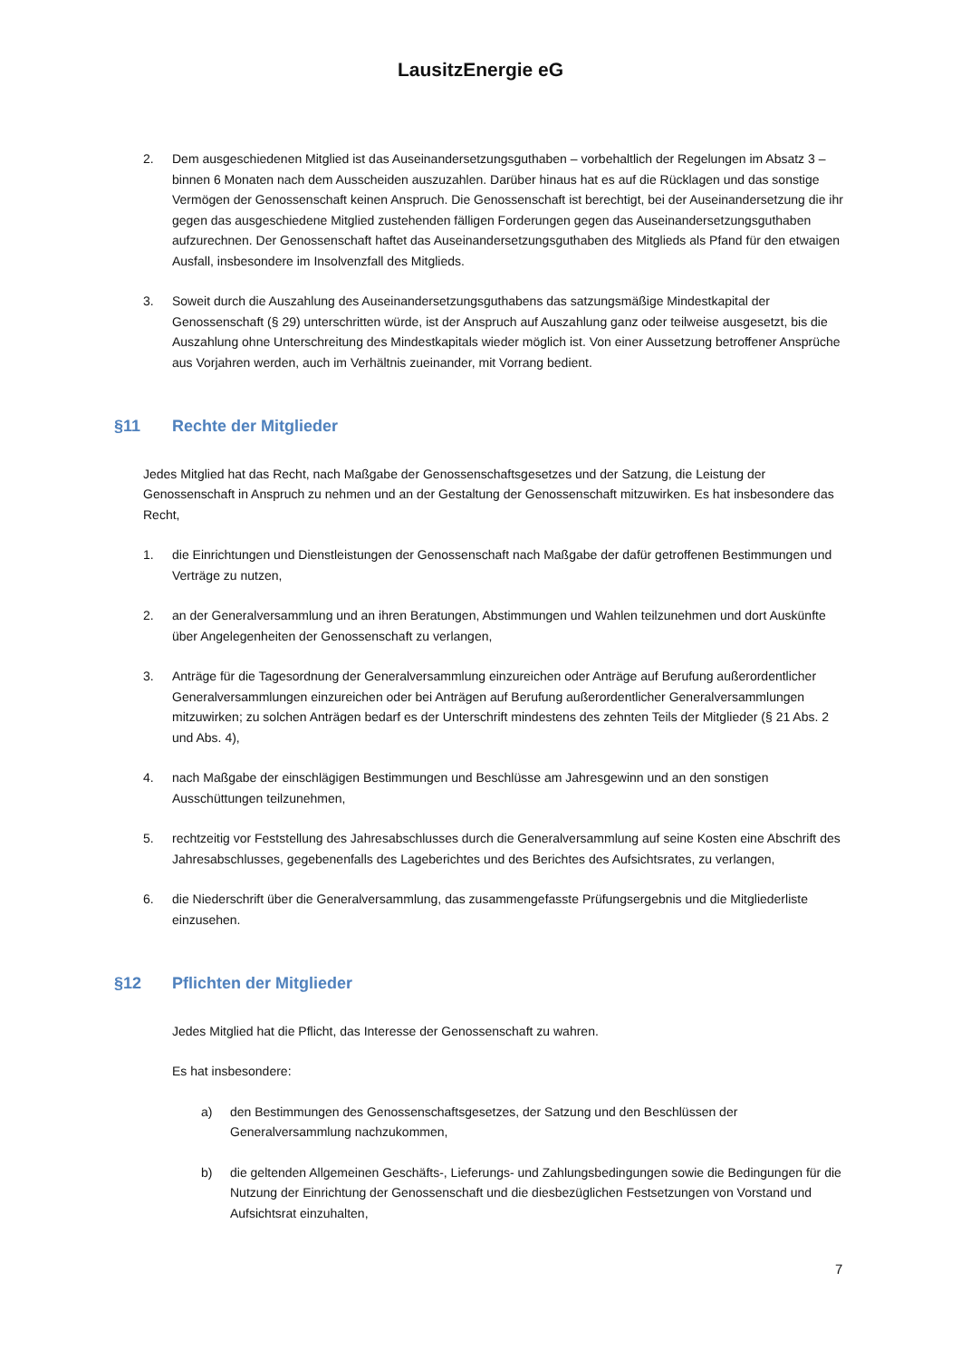LausitzEnergie eG
2. Dem ausgeschiedenen Mitglied ist das Auseinandersetzungsguthaben – vorbehaltlich der Regelungen im Absatz 3 – binnen 6 Monaten nach dem Ausscheiden auszuzahlen. Darüber hinaus hat es auf die Rücklagen und das sonstige Vermögen der Genossenschaft keinen Anspruch. Die Genossenschaft ist berechtigt, bei der Auseinandersetzung die ihr gegen das ausgeschiedene Mitglied zustehenden fälligen Forderungen gegen das Auseinandersetzungsguthaben aufzurechnen. Der Genossenschaft haftet das Auseinandersetzungsguthaben des Mitglieds als Pfand für den etwaigen Ausfall, insbesondere im Insolvenzfall des Mitglieds.
3. Soweit durch die Auszahlung des Auseinandersetzungsguthabens das satzungsmäßige Mindestkapital der Genossenschaft (§ 29) unterschritten würde, ist der Anspruch auf Auszahlung ganz oder teilweise ausgesetzt, bis die Auszahlung ohne Unterschreitung des Mindestkapitals wieder möglich ist. Von einer Aussetzung betroffener Ansprüche aus Vorjahren werden, auch im Verhältnis zueinander, mit Vorrang bedient.
§11 Rechte der Mitglieder
Jedes Mitglied hat das Recht, nach Maßgabe der Genossenschaftsgesetzes und der Satzung, die Leistung der Genossenschaft in Anspruch zu nehmen und an der Gestaltung der Genossenschaft mitzuwirken. Es hat insbesondere das Recht,
1. die Einrichtungen und Dienstleistungen der Genossenschaft nach Maßgabe der dafür getroffenen Bestimmungen und Verträge zu nutzen,
2. an der Generalversammlung und an ihren Beratungen, Abstimmungen und Wahlen teilzunehmen und dort Auskünfte über Angelegenheiten der Genossenschaft zu verlangen,
3. Anträge für die Tagesordnung der Generalversammlung einzureichen oder Anträge auf Berufung außerordentlicher Generalversammlungen einzureichen oder bei Anträgen auf Berufung außerordentlicher Generalversammlungen mitzuwirken; zu solchen Anträgen bedarf es der Unterschrift mindestens des zehnten Teils der Mitglieder (§ 21 Abs. 2 und Abs. 4),
4. nach Maßgabe der einschlägigen Bestimmungen und Beschlüsse am Jahresgewinn und an den sonstigen Ausschüttungen teilzunehmen,
5. rechtzeitig vor Feststellung des Jahresabschlusses durch die Generalversammlung auf seine Kosten eine Abschrift des Jahresabschlusses, gegebenenfalls des Lageberichtes und des Berichtes des Aufsichtsrates, zu verlangen,
6. die Niederschrift über die Generalversammlung, das zusammengefasste Prüfungsergebnis und die Mitgliederliste einzusehen.
§12 Pflichten der Mitglieder
Jedes Mitglied hat die Pflicht, das Interesse der Genossenschaft zu wahren.
Es hat insbesondere:
a) den Bestimmungen des Genossenschaftsgesetzes, der Satzung und den Beschlüssen der Generalversammlung nachzukommen,
b) die geltenden Allgemeinen Geschäfts-, Lieferungs- und Zahlungsbedingungen sowie die Bedingungen für die Nutzung der Einrichtung der Genossenschaft und die diesbezüglichen Festsetzungen von Vorstand und Aufsichtsrat einzuhalten,
7